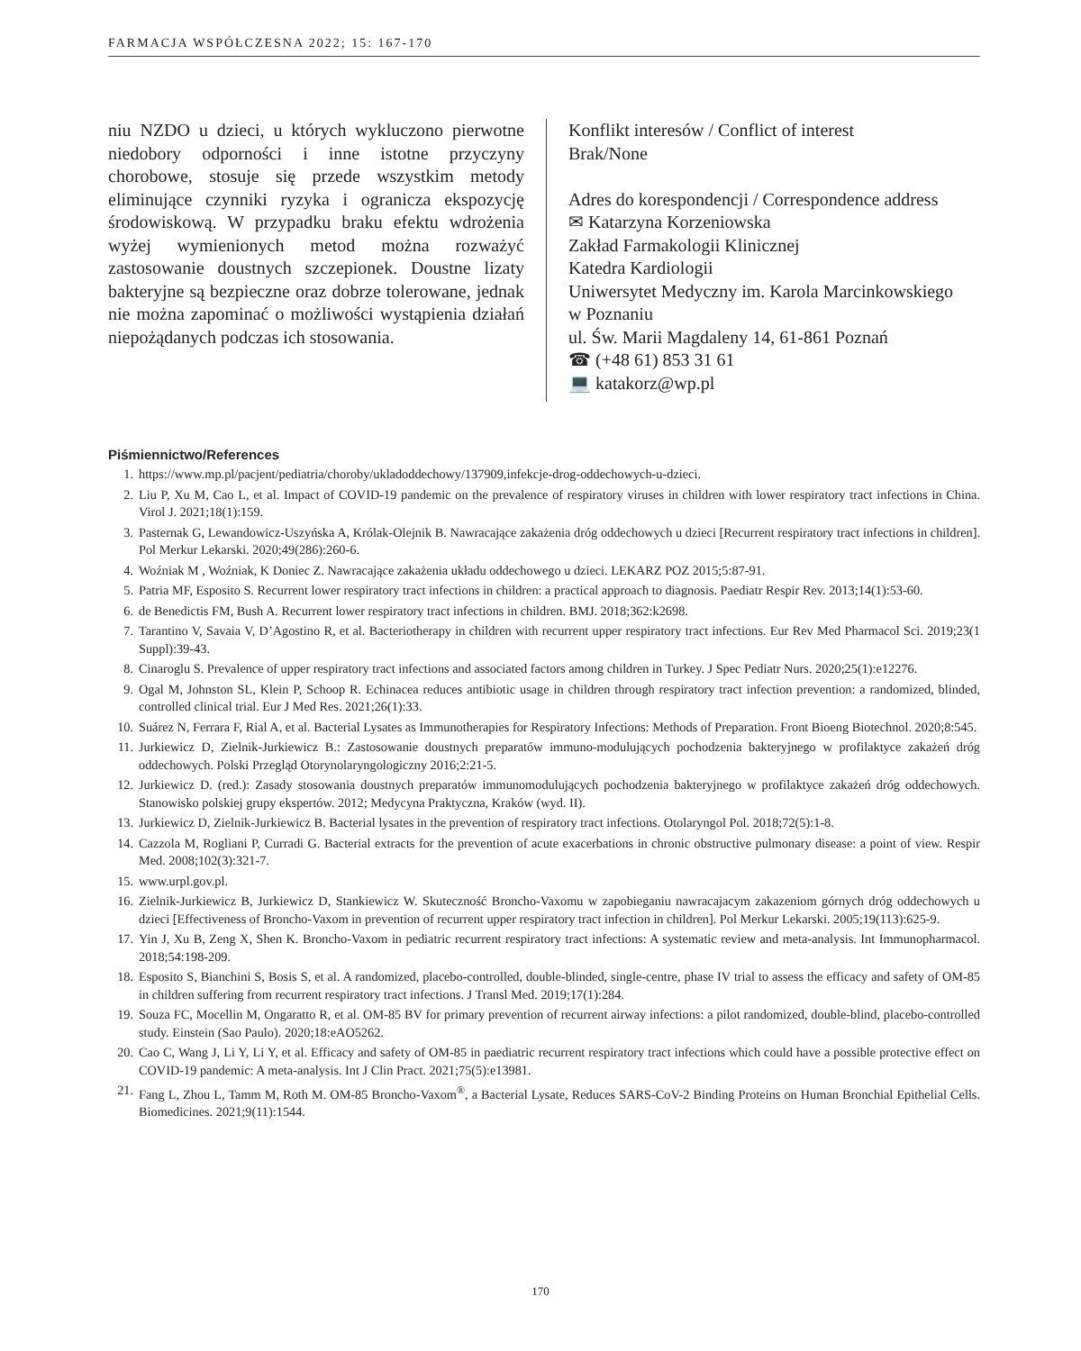FARMACJA WSPÓŁCZESNA 2022; 15: 167-170
niu NZDO u dzieci, u których wykluczono pierwotne niedobory odporności i inne istotne przyczyny chorobowe, stosuje się przede wszystkim metody eliminujące czynniki ryzyka i ogranicza ekspozycję środowiskową. W przypadku braku efektu wdrożenia wyżej wymienionych metod można rozważyć zastosowanie doustnych szczepionek. Doustne lizaty bakteryjne są bezpieczne oraz dobrze tolerowane, jednak nie można zapominać o możliwości wystąpienia działań niepożądanych podczas ich stosowania.
Konflikt interesów / Conflict of interest
Brak/None
Adres do korespondencji / Correspondence address
✉ Katarzyna Korzeniowska
Zakład Farmakologii Klinicznej
Katedra Kardiologii
Uniwersytet Medyczny im. Karola Marcinkowskiego
w Poznaniu
ul. Św. Marii Magdaleny 14, 61-861 Poznań
☎ (+48 61) 853 31 61
💻 katakorz@wp.pl
Piśmiennictwo/References
1. https://www.mp.pl/pacjent/pediatria/choroby/ukladoddechowy/137909,infekcje-drog-oddechowych-u-dzieci.
2. Liu P, Xu M, Cao L, et al. Impact of COVID-19 pandemic on the prevalence of respiratory viruses in children with lower respiratory tract infections in China. Virol J. 2021;18(1):159.
3. Pasternak G, Lewandowicz-Uszyńska A, Królak-Olejnik B. Nawracające zakażenia dróg oddechowych u dzieci [Recurrent respiratory tract infections in children]. Pol Merkur Lekarski. 2020;49(286):260-6.
4. Woźniak M , Woźniak, K Doniec Z. Nawracające zakażenia układu oddechowego u dzieci. LEKARZ POZ 2015;5:87-91.
5. Patria MF, Esposito S. Recurrent lower respiratory tract infections in children: a practical approach to diagnosis. Paediatr Respir Rev. 2013;14(1):53-60.
6. de Benedictis FM, Bush A. Recurrent lower respiratory tract infections in children. BMJ. 2018;362:k2698.
7. Tarantino V, Savaia V, D’Agostino R, et al. Bacteriotherapy in children with recurrent upper respiratory tract infections. Eur Rev Med Pharmacol Sci. 2019;23(1 Suppl):39-43.
8. Cinaroglu S. Prevalence of upper respiratory tract infections and associated factors among children in Turkey. J Spec Pediatr Nurs. 2020;25(1):e12276.
9. Ogal M, Johnston SL, Klein P, Schoop R. Echinacea reduces antibiotic usage in children through respiratory tract infection prevention: a randomized, blinded, controlled clinical trial. Eur J Med Res. 2021;26(1):33.
10. Suárez N, Ferrara F, Rial A, et al. Bacterial Lysates as Immunotherapies for Respiratory Infections: Methods of Preparation. Front Bioeng Biotechnol. 2020;8:545.
11. Jurkiewicz D, Zielnik-Jurkiewicz B.: Zastosowanie doustnych preparatów immuno-modulujących pochodzenia bakteryjnego w profilaktyce zakażeń dróg oddechowych. Polski Przegląd Otorynolaryngologiczny 2016;2:21-5.
12. Jurkiewicz D. (red.): Zasady stosowania doustnych preparatów immunomodulujących pochodzenia bakteryjnego w profilaktyce zakażeń dróg oddechowych. Stanowisko polskiej grupy ekspertów. 2012; Medycyna Praktyczna, Kraków (wyd. II).
13. Jurkiewicz D, Zielnik-Jurkiewicz B. Bacterial lysates in the prevention of respiratory tract infections. Otolaryngol Pol. 2018;72(5):1-8.
14. Cazzola M, Rogliani P, Curradi G. Bacterial extracts for the prevention of acute exacerbations in chronic obstructive pulmonary disease: a point of view. Respir Med. 2008;102(3):321-7.
15. www.urpl.gov.pl.
16. Zielnik-Jurkiewicz B, Jurkiewicz D, Stankiewicz W. Skuteczność Broncho-Vaxomu w zapobieganiu nawracajacym zakazeniom górnych dróg oddechowych u dzieci [Effectiveness of Broncho-Vaxom in prevention of recurrent upper respiratory tract infection in children]. Pol Merkur Lekarski. 2005;19(113):625-9.
17. Yin J, Xu B, Zeng X, Shen K. Broncho-Vaxom in pediatric recurrent respiratory tract infections: A systematic review and meta-analysis. Int Immunopharmacol. 2018;54:198-209.
18. Esposito S, Bianchini S, Bosis S, et al. A randomized, placebo-controlled, double-blinded, single-centre, phase IV trial to assess the efficacy and safety of OM-85 in children suffering from recurrent respiratory tract infections. J Transl Med. 2019;17(1):284.
19. Souza FC, Mocellin M, Ongaratto R, et al. OM-85 BV for primary prevention of recurrent airway infections: a pilot randomized, double-blind, placebo-controlled study. Einstein (Sao Paulo). 2020;18:eAO5262.
20. Cao C, Wang J, Li Y, Li Y, et al. Efficacy and safety of OM-85 in paediatric recurrent respiratory tract infections which could have a possible protective effect on COVID-19 pandemic: A meta-analysis. Int J Clin Pract. 2021;75(5):e13981.
21. Fang L, Zhou L, Tamm M, Roth M. OM-85 Broncho-Vaxom<sup>®</sup>, a Bacterial Lysate, Reduces SARS-CoV-2 Binding Proteins on Human Bronchial Epithelial Cells. Biomedicines. 2021;9(11):1544.
170